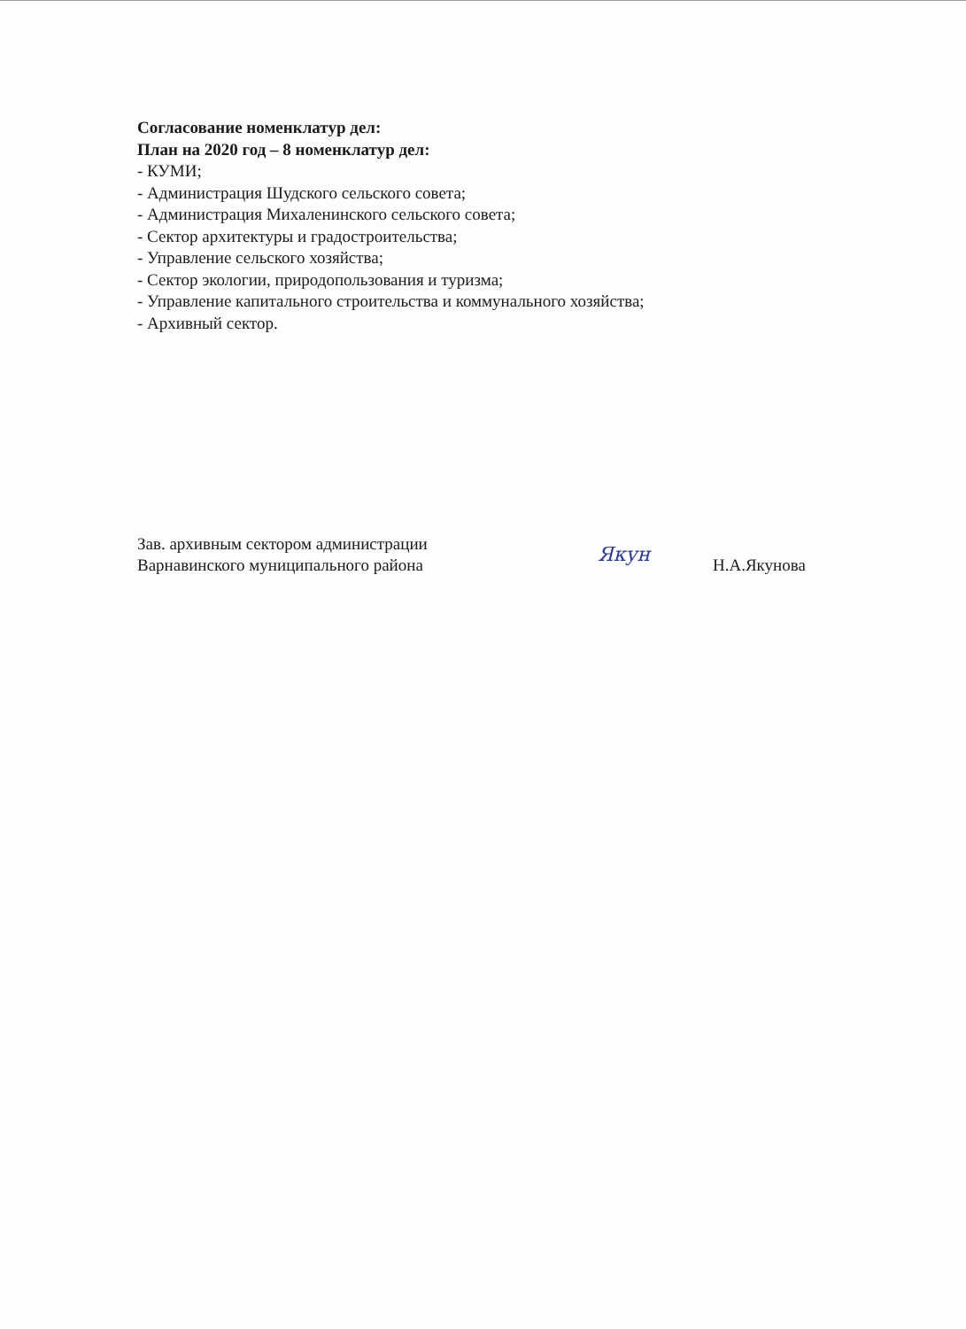Согласование номенклатур дел:
План на 2020 год – 8 номенклатур дел:
- КУМИ;
- Администрация Шудского сельского совета;
- Администрация Михаленинского сельского совета;
- Сектор архитектуры и градостроительства;
- Управление сельского хозяйства;
- Сектор экологии, природопользования и туризма;
- Управление капитального строительства и коммунального хозяйства;
- Архивный сектор.
Зав. архивным сектором администрации
Варнавинского муниципального района
Якун
Н.А.Якунова